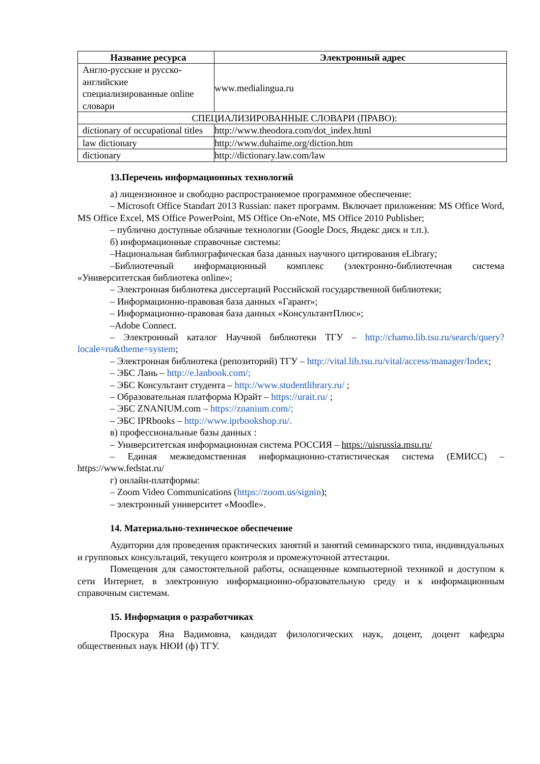| Название ресурса | Электронный адрес |
| --- | --- |
| Англо-русские и русско-английские специализированные online словари | www.medialingua.ru |
| СПЕЦИАЛИЗИРОВАННЫЕ СЛОВАРИ (ПРАВО): | |
| dictionary of occupational titles | http://www.theodora.com/dot_index.html |
| law dictionary | http://www.duhaime.org/diction.htm |
| dictionary | http://dictionary.law.com/law |
13.Перечень информационных технологий
а) лицензионное и свободно распространяемое программное обеспечение:
– Microsoft Office Standart 2013 Russian: пакет программ. Включает приложения: MS Office Word, MS Office Excel, MS Office PowerPoint, MS Office On-eNote, MS Office 2010 Publisher;
– публично доступные облачные технологии (Google Docs, Яндекс диск и т.п.).
б) информационные справочные системы:
–Национальная библиографическая база данных научного цитирования eLibrary;
–Библиотечный информационный комплекс (электронно-библиотечная система «Университетская библиотека online»;
– Электронная библиотека диссертаций Российской государственной библиотеки;
– Информационно-правовая база данных «Гарант»;
– Информационно-правовая база данных «КонсультантПлюс»;
–Adobe Connect.
– Электронный каталог Научной библиотеки ТГУ – http://chamo.lib.tsu.ru/search/query?locale=ru&theme=system;
– Электронная библиотека (репозиторий) ТГУ – http://vital.lib.tsu.ru/vital/access/manager/Index;
– ЭБС Лань – http://e.lanbook.com/;
– ЭБС Консультант студента – http://www.studentlibrary.ru/ ;
– Образовательная платформа Юрайт – https://urait.ru/ ;
– ЭБС ZNANIUM.com – https://znanium.com/;
– ЭБС IPRbooks – http://www.iprbookshop.ru/.
в) профессиональные базы данных :
– Университетская информационная система РОССИЯ – https://uisrussia.msu.ru/
– Единая межведомственная информационно-статистическая система (ЕМИСС) – https://www.fedstat.ru/
г) онлайн-платформы:
– Zoom Video Communications (https://zoom.us/signin);
– электронный университет «Moodle».
14. Материально-техническое обеспечение
Аудитории для проведения практических занятий и занятий семинарского типа, индивидуальных и групповых консультаций, текущего контроля и промежуточной аттестации.
Помещения для самостоятельной работы, оснащенные компьютерной техникой и доступом к сети Интернет, в электронную информационно-образовательную среду и к информационным справочным системам.
15. Информация о разработчиках
Проскура Яна Вадимовна, кандидат филологических наук, доцент, доцент кафедры общественных наук НЮИ (ф) ТГУ.